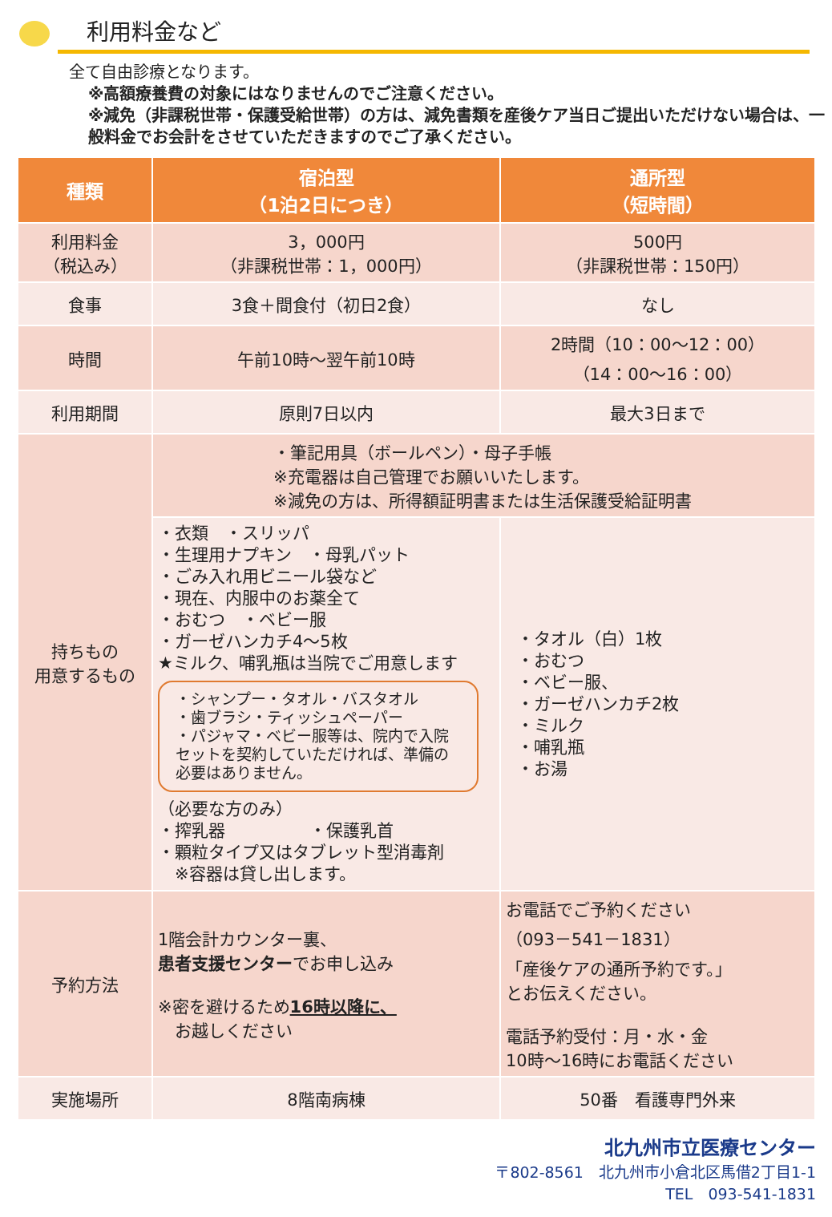利用料金など
全て自由診療となります。
※高額療養費の対象にはなりませんのでご注意ください。
※減免（非課税世帯・保護受給世帯）の方は、減免書類を産後ケア当日ご提出いただけない場合は、一般料金でお会計をさせていただきますのでご了承ください。
| 種類 | 宿泊型 （1泊2日につき） | 通所型 （短時間） |
| --- | --- | --- |
| 利用料金 （税込み） | 3，000円 （非課税世帯：1，000円） | 500円 （非課税世帯：150円） |
| 食事 | 3食＋間食付（初日2食） | なし |
| 時間 | 午前10時～翌午前10時 | 2時間（10：00～12：00） （14：00～16：00） |
| 利用期間 | 原則7日以内 | 最大3日まで |
| 持ちもの 用意するもの | ・筆記用具（ボールペン）・母子手帳 ※充電器は自己管理でお願いいたします。 ※減免の方は、所得額証明書または生活保護受給証明書 | |
| | ・衣類 ・スリッパ ・生理用ナプキン ・母乳パット ・ごみ入れ用ビニール袋など ・現在、内服中のお薬全て ・おむつ ・ベビー服 ・ガーゼハンカチ4～5枚 ★ミルク、哺乳瓶は当院でご用意します ・シャンプー・タオル・バスタオル ・歯ブラシ・ティッシュペーパー ・パジャマ・ベビー服等は、院内で入院セットを契約していただければ、準備の必要はありません。 （必要な方のみ） ・搾乳器 ・保護乳首 ・顆粒タイプ又はタブレット型消毒剤 ※容器は貸し出します。 | ・タオル（白）1枚 ・おむつ ・ベビー服、 ・ガーゼハンカチ2枚 ・ミルク ・哺乳瓶 ・お湯 |
| 予約方法 | 1階会計カウンター裏、 患者支援センター でお申し込み ※密を避けるため 16時以降に、 お越しください | お電話でご予約ください （093－541－1831） 「産後ケアの通所予約です。」 とお伝えください。 電話予約受付：月・水・金 10時～16時にお電話ください |
| 実施場所 | 8階南病棟 | 50番 看護専門外来 |
北九州市立医療センター
〒802-8561　北九州市小倉北区馬借2丁目1-1
TEL　093-541-1831